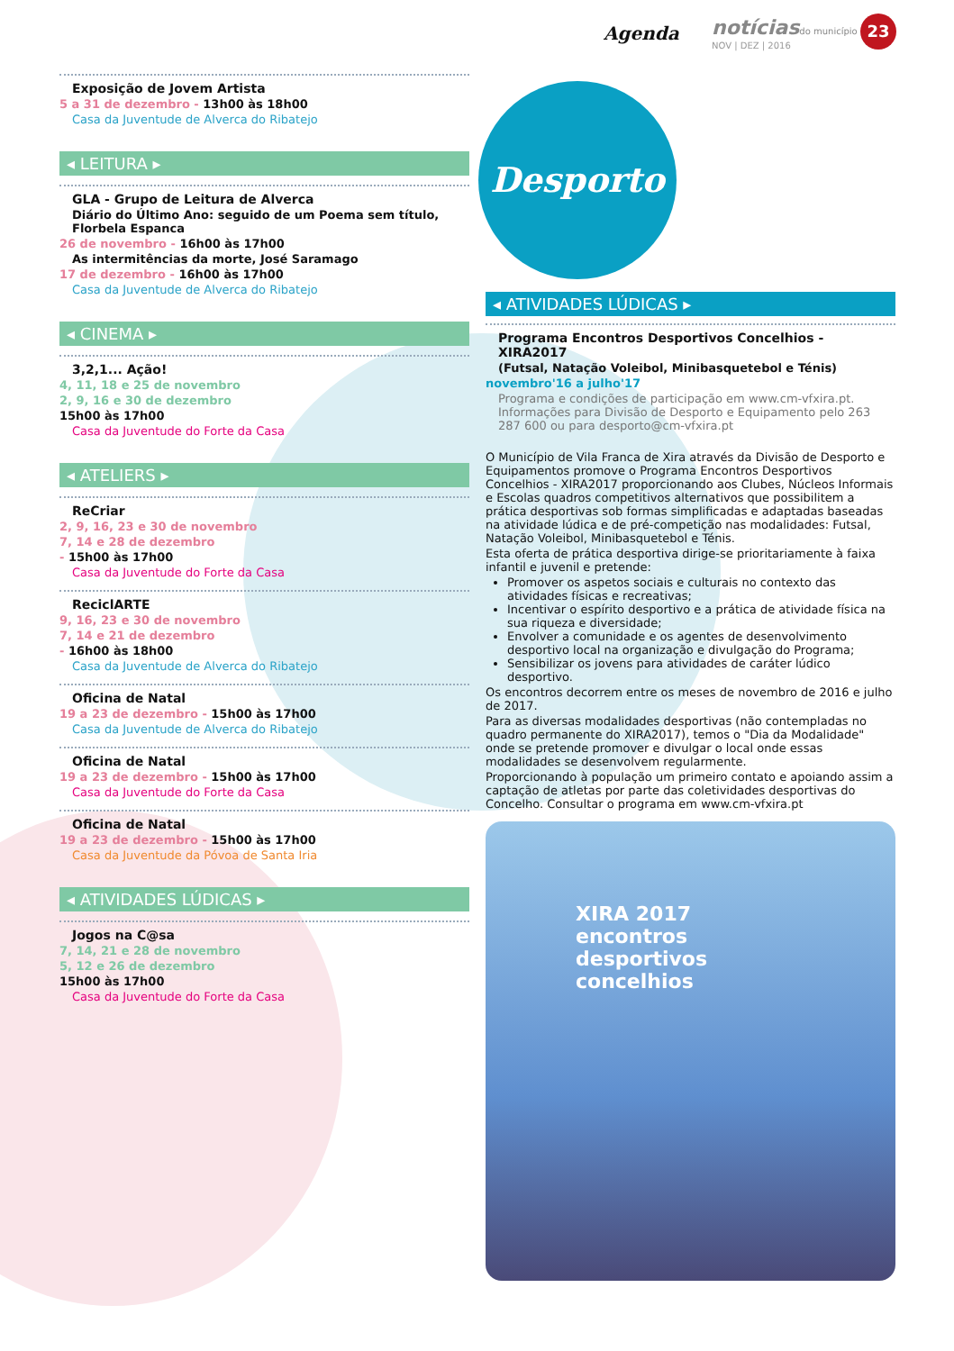Agenda notíciasdo município
NOV | DEZ | 2016
23
Exposição de Jovem Artista
5 a 31 de dezembro - 13h00 às 18h00
Casa da Juventude de Alverca do Ribatejo
◂ LEITURA ▸
GLA - Grupo de Leitura de Alverca
Diário do Último Ano: seguido de um Poema sem título, Florbela Espanca
26 de novembro - 16h00 às 17h00
As intermitências da morte, José Saramago
17 de dezembro - 16h00 às 17h00
Casa da Juventude de Alverca do Ribatejo
◂ CINEMA ▸
3,2,1... Ação!
4, 11, 18 e 25 de novembro
2, 9, 16 e 30 de dezembro
15h00 às 17h00
Casa da Juventude do Forte da Casa
◂ ATELIERS ▸
ReCriar
2, 9, 16, 23 e 30 de novembro
7, 14 e 28 de dezembro
- 15h00 às 17h00
Casa da Juventude do Forte da Casa
ReciclARTE
9, 16, 23 e 30 de novembro
7, 14 e 21 de dezembro
- 16h00 às 18h00
Casa da Juventude de Alverca do Ribatejo
Oficina de Natal
19 a 23 de dezembro - 15h00 às 17h00
Casa da Juventude de Alverca do Ribatejo
Oficina de Natal
19 a 23 de dezembro - 15h00 às 17h00
Casa da Juventude do Forte da Casa
Oficina de Natal
19 a 23 de dezembro - 15h00 às 17h00
Casa da Juventude da Póvoa de Santa Iria
◂ ATIVIDADES LÚDICAS ▸
Jogos na C@sa
7, 14, 21 e 28 de novembro
5, 12 e 26 de dezembro
15h00 às 17h00
Casa da Juventude do Forte da Casa
Desporto
◂ ATIVIDADES LÚDICAS ▸
Programa Encontros Desportivos Concelhios - XIRA2017
(Futsal, Natação Voleibol, Minibasquetebol e Ténis)
novembro'16 a julho'17
Programa e condições de participação em www.cm-vfxira.pt. Informações para Divisão de Desporto e Equipamento pelo 263 287 600 ou para desporto@cm-vfxira.pt
O Município de Vila Franca de Xira através da Divisão de Desporto e Equipamentos promove o Programa Encontros Desportivos Concelhios - XIRA2017 proporcionando aos Clubes, Núcleos Informais e Escolas quadros competitivos alternativos que possibilitem a prática desportivas sob formas simplificadas e adaptadas baseadas na atividade lúdica e de pré-competição nas modalidades: Futsal, Natação Voleibol, Minibasquetebol e Ténis.
Esta oferta de prática desportiva dirige-se prioritariamente à faixa infantil e juvenil e pretende:
Promover os aspetos sociais e culturais no contexto das atividades físicas e recreativas;
Incentivar o espírito desportivo e a prática de atividade física na sua riqueza e diversidade;
Envolver a comunidade e os agentes de desenvolvimento desportivo local na organização e divulgação do Programa;
Sensibilizar os jovens para atividades de caráter lúdico desportivo.
Os encontros decorrem entre os meses de novembro de 2016 e julho de 2017.
Para as diversas modalidades desportivas (não contempladas no quadro permanente do XIRA2017), temos o "Dia da Modalidade" onde se pretende promover e divulgar o local onde essas modalidades se desenvolvem regularmente.
Proporcionando à população um primeiro contato e apoiando assim a captação de atletas por parte das coletividades desportivas do Concelho. Consultar o programa em www.cm-vfxira.pt
XIRA 2017
encontros
desportivos
concelhios